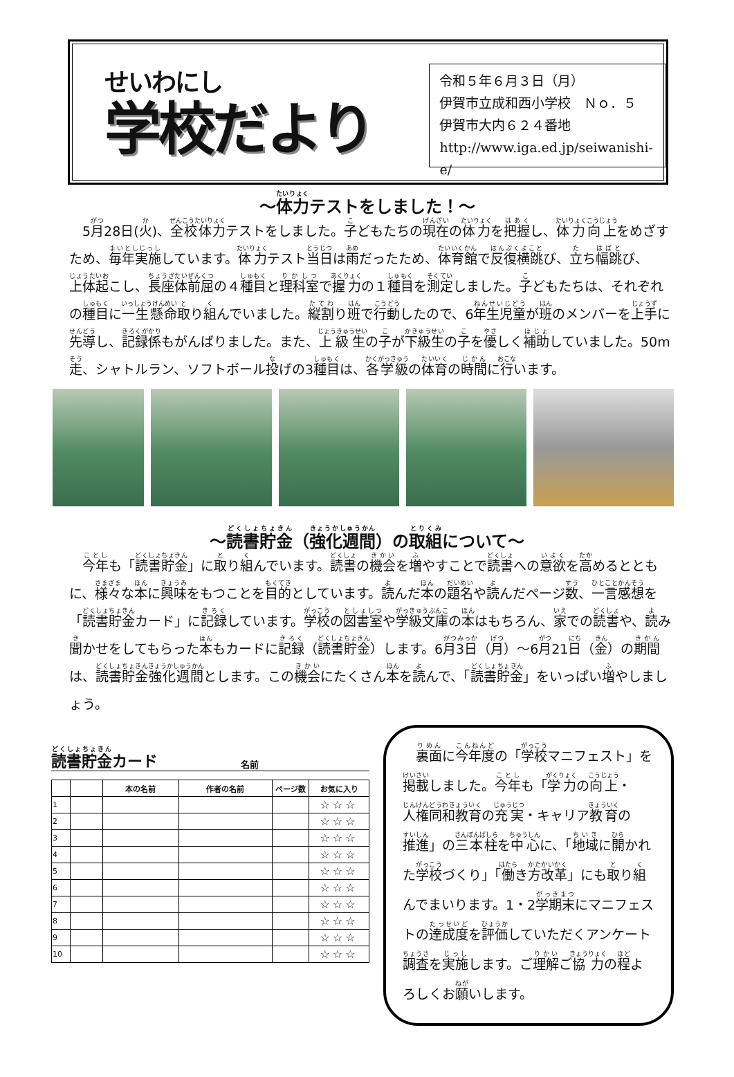せいわにし
学校だより
令和５年６月３日（月）
伊賀市立成和西小学校　Ｎｏ．５
伊賀市大内６２４番地
http://www.iga.ed.jp/seiwanishi-e/
～体力テストをしました！～
　5月28日(火)、全校体力テストをしました。子どもたちの現在の体力を把握し、体力向上をめざすため、毎年実施しています。体力テスト当日は雨だったため、体育館で反復横跳び、立ち幅跳び、上体起こし、長座体前屈の４種目と理科室で握力の１種目を測定しました。子どもたちは、それぞれの種目に一生懸命取り組んでいました。縦割り班で行動したので、6年生児童が班のメンバーを上手に先導し、記録係もがんばりました。また、上級生の子が下級生の子を優しく補助していました。50m走、シャトルラン、ソフトボール投げの3種目は、各学級の体育の時間に行います。
～読書貯金（強化週間）の取組について～
　今年も「読書貯金」に取り組んでいます。読書の機会を増やすことで読書への意欲を高めるとともに、様々な本に興味をもつことを目的としています。読んだ本の題名や読んだページ数、一言感想を「読書貯金カード」に記録しています。学校の図書室や学級文庫の本はもちろん、家での読書や、読み聞かせをしてもらった本もカードに記録（読書貯金）します。6月3日（月）～6月21日（金）の期間は、読書貯金強化週間とします。この機会にたくさん本を読んで、「読書貯金」をいっぱい増やしましょう。
読書貯金カード 名前
| | | 本の名前 | 作者の名前 | ページ数 | お気に入り |
| --- | --- | --- | --- | --- | --- |
| 1 | | | | | ☆☆☆ |
| 2 | | | | | ☆☆☆ |
| 3 | | | | | ☆☆☆ |
| 4 | | | | | ☆☆☆ |
| 5 | | | | | ☆☆☆ |
| 6 | | | | | ☆☆☆ |
| 7 | | | | | ☆☆☆ |
| 8 | | | | | ☆☆☆ |
| 9 | | | | | ☆☆☆ |
| 10 | | | | | ☆☆☆ |
　裏面に今年度の「学校マニフェスト」を掲載しました。今年も「学力の向上・人権同和教育の充実・キャリア教育の推進」の三本柱を中心に、「地域に開かれた学校づくり」「働き方改革」にも取り組んでまいります。1・2学期末にマニフェストの達成度を評価していただくアンケート調査を実施します。ご理解ご協力の程よろしくお願いします。